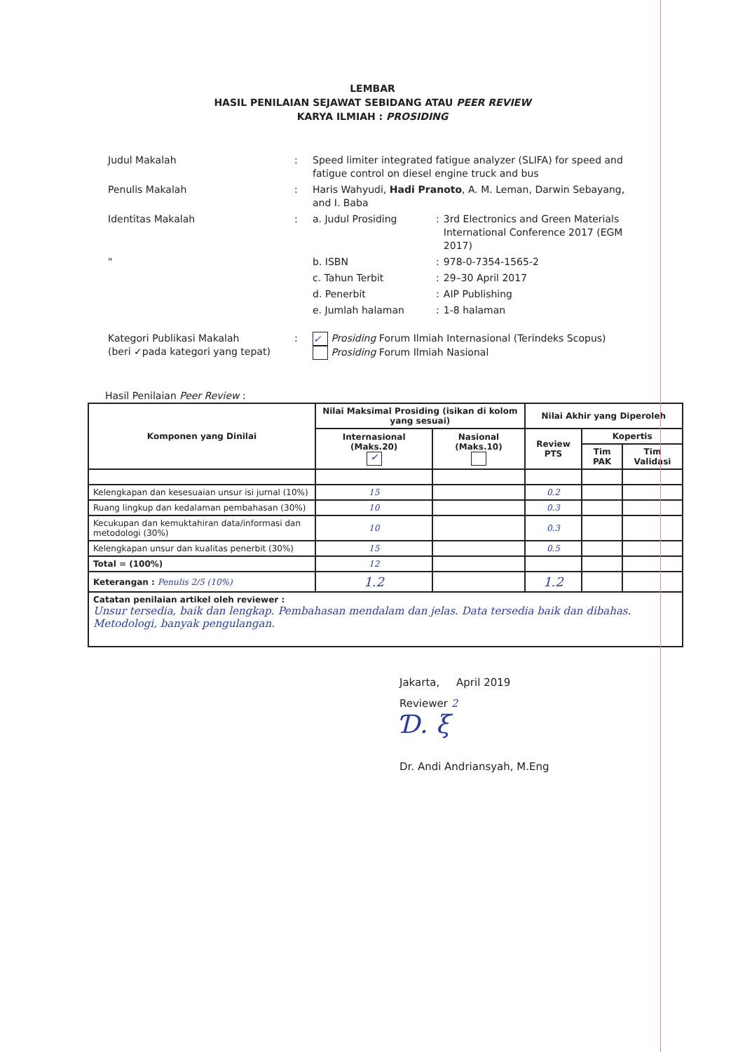LEMBAR
HASIL PENILAIAN SEJAWAT SEBIDANG ATAU PEER REVIEW
KARYA ILMIAH : PROSIDING
| Judul Makalah | : | Speed limiter integrated fatigue analyzer (SLIFA) for speed and fatigue control on diesel engine truck and bus | | |
| Penulis Makalah | : | Haris Wahyudi, Hadi Pranoto , A. M. Leman, Darwin Sebayang, and I. Baba | | |
| Identitas Makalah | : | a. Judul Prosiding | : | 3rd Electronics and Green Materials International Conference 2017 (EGM 2017) |
| " | | b. ISBN | : | 978-0-7354-1565-2 |
| | | c. Tahun Terbit | : | 29–30 April 2017 |
| | | d. Penerbit | : | AIP Publishing |
| | | e. Jumlah halaman | : | 1-8 halaman |
| Kategori Publikasi Makalah (beri ✓pada kategori yang tepat) | : | ✓ Prosiding Forum Ilmiah Internasional (Terindeks Scopus) Prosiding Forum Ilmiah Nasional | | |
Hasil Penilaian Peer Review :
| Komponen yang Dinilai | Nilai Maksimal Prosiding (isikan di kolom yang sesuai) | | Nilai Akhir yang Diperoleh | | |
| --- | --- | --- | --- | --- | --- |
| | Internasional (Maks.20) ✓ | Nasional (Maks.10) | Review PTS | Kopertis | |
| | | | | Tim PAK | Tim Validasi |
| Kelengkapan dan kesesuaian unsur isi jurnal (10%) | 15 | | 0.2 | | |
| Ruang lingkup dan kedalaman pembahasan (30%) | 10 | | 0.3 | | |
| Kecukupan dan kemuktahiran data/informasi dan metodologi (30%) | 10 | | 0.3 | | |
| Kelengkapan unsur dan kualitas penerbit (30%) | 15 | | 0.5 | | |
| Total = (100%) | 12 | | | | |
| Keterangan : Penulis 2/5 (10%) | 1.2 | | 1.2 | | |
| Catatan penilaian artikel oleh reviewer : Unsur tersedia, baik dan lengkap. Pembahasan mendalam dan jelas. Data tersedia baik dan dibahas. Metodologi, banyak pengulangan. | | | | | |
Jakarta, April 2019
Reviewer 2
Ɗ. ξ
Dr. Andi Andriansyah, M.Eng